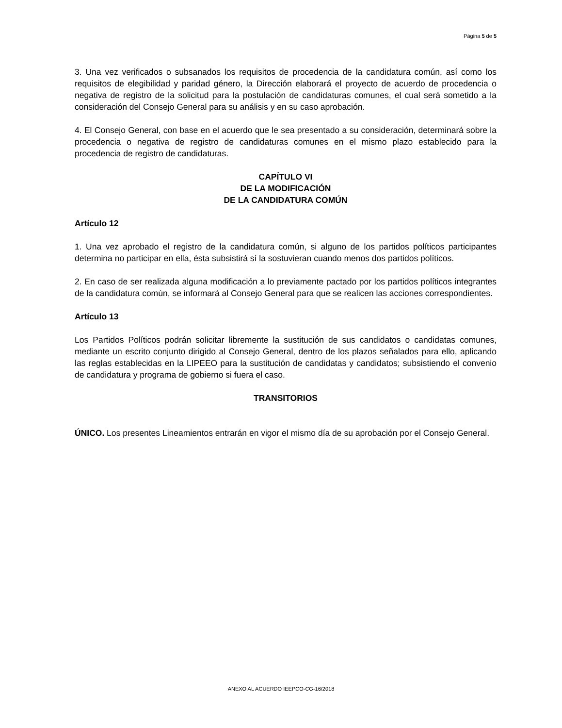Página 5 de 5
3. Una vez verificados o subsanados los requisitos de procedencia de la candidatura común, así como los requisitos de elegibilidad y paridad género, la Dirección elaborará el proyecto de acuerdo de procedencia o negativa de registro de la solicitud para la postulación de candidaturas comunes, el cual será sometido a la consideración del Consejo General para su análisis y en su caso aprobación.
4. El Consejo General, con base en el acuerdo que le sea presentado a su consideración, determinará sobre la procedencia o negativa de registro de candidaturas comunes en el mismo plazo establecido para la procedencia de registro de candidaturas.
CAPÍTULO VI
DE LA MODIFICACIÓN
DE LA CANDIDATURA COMÚN
Artículo 12
1. Una vez aprobado el registro de la candidatura común, si alguno de los partidos políticos participantes determina no participar en ella, ésta subsistirá sí la sostuvieran cuando menos dos partidos políticos.
2. En caso de ser realizada alguna modificación a lo previamente pactado por los partidos políticos integrantes de la candidatura común, se informará al Consejo General para que se realicen las acciones correspondientes.
Artículo 13
Los Partidos Políticos podrán solicitar libremente la sustitución de sus candidatos o candidatas comunes, mediante un escrito conjunto dirigido al Consejo General, dentro de los plazos señalados para ello, aplicando las reglas establecidas en la LIPEEO para la sustitución de candidatas y candidatos; subsistiendo el convenio de candidatura y programa de gobierno si fuera el caso.
TRANSITORIOS
ÚNICO. Los presentes Lineamientos entrarán en vigor el mismo día de su aprobación por el Consejo General.
ANEXO AL ACUERDO IEEPCO-CG-16/2018